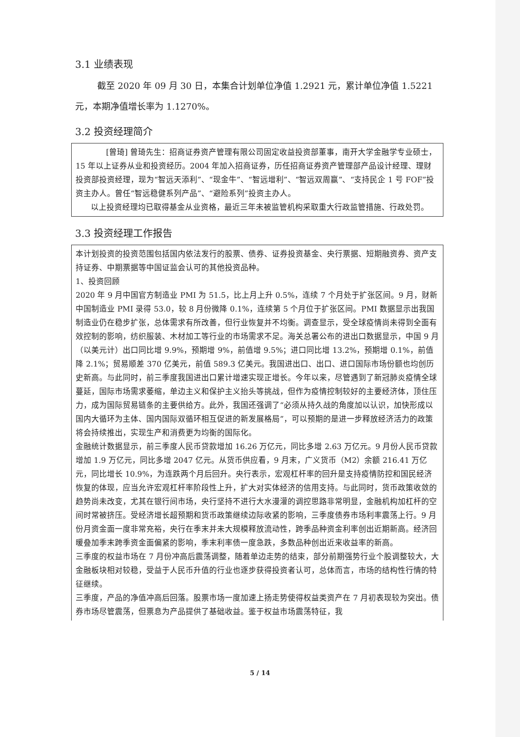3.1 业绩表现
截至 2020 年 09 月 30 日，本集合计划单位净值 1.2921 元，累计单位净值 1.5221 元，本期净值增长率为 1.1270%。
3.2 投资经理简介
[曾琦] 曾琦先生：招商证券资产管理有限公司固定收益投资部董事，南开大学金融学专业硕士，15 年以上证券从业和投资经历。2004 年加入招商证券，历任招商证券资产管理部产品设计经理、理财投资部投资经理，现为“智远天添利”、“现金牛”、“智远增利”、“智远双周赢”、“支持民企 1 号 FOF”投资主办人。曾任“智远稳健系列产品”、“避险系列”投资主办人。
以上投资经理均已取得基金从业资格，最近三年未被监管机构采取重大行政监管措施、行政处罚。
3.3 投资经理工作报告
本计划投资的投资范围包括国内依法发行的股票、债券、证券投资基金、央行票据、短期融资券、资产支持证券、中期票据等中国证监会认可的其他投资品种。
1、投资回顾
2020 年 9 月中国官方制造业 PMI 为 51.5，比上月上升 0.5%，连续 7 个月处于扩张区间。9 月，财新中国制造业 PMI 录得 53.0，较 8 月份微降 0.1%，连续第 5 个月位于扩张区间。PMI 数据显示出我国制造业仍在稳步扩张，总体需求有所改善，但行业恢复并不均衡。调查显示，受全球疫情尚未得到全面有效控制的影响，纺织服装、木材加工等行业的市场需求不足。海关总署公布的进出口数据显示，中国 9 月（以美元计）出口同比增 9.9%，预期增 9%，前值增 9.5%；进口同比增 13.2%，预期增 0.1%，前值降 2.1%；贸易顺差 370 亿美元，前值 589.3 亿美元。我国进出口、出口、进口国际市场份额也均创历史新高。与此同时，前三季度我国进出口累计增速实现正增长。今年以来，尽管遇到了新冠肺炎疫情全球蔓延，国际市场需求萎缩，单边主义和保护主义抬头等挑战，但作为疫情控制较好的主要经济体，顶住压力，成为国际贸易链条的主要供给方。此外，我国还强调了“必须从持久战的角度加以认识，加快形成以国内大循环为主体、国内国际双循环相互促进的新发展格局”，可以预期的是进一步释放经济活力的政策将会持续推出，实现生产和消费更为均衡的国际化。
金融统计数据显示，前三季度人民币贷款增加 16.26 万亿元，同比多增 2.63 万亿元。9 月份人民币贷款增加 1.9 万亿元，同比多增 2047 亿元。从货币供应看，9 月末，广义货币（M2）余额 216.41 万亿元，同比增长 10.9%，为连跌两个月后回升。央行表示，宏观杠杆率的回升是支持疫情防控和国民经济恢复的体现，应当允许宏观杠杆率阶段性上升，扩大对实体经济的信用支持。与此同时，货币政策收敛的趋势尚未改变，尤其在银行间市场，央行坚持不进行大水漫灌的调控思路非常明显，金融机构加杠杆的空间时常被挤压。受经济增长超预期和货币政策继续边际收紧的影响，三季度债券市场利率震荡上行。9 月份月资金面一度非常充裕，央行在季末并未大规模释放流动性，跨季品种资金利率创出近期新高。经济回暖叠加季末跨季资金面偏紧的影响，季末利率债一度急跌，多数品种创出近来收益率的新高。
三季度的权益市场在 7 月份冲高后震荡调整，随着单边走势的结束，部分前期强势行业个股调整较大，大金融板块相对较稳，受益于人民币升值的行业也逐步获得投资者认可，总体而言，市场的结构性行情的特征继续。
三季度，产品的净值冲高后回落。股票市场一度加速上扬走势使得权益类资产在 7 月初表现较为突出。债券市场尽管震荡，但票息为产品提供了基础收益。鉴于权益市场震荡特征，我
5 / 14